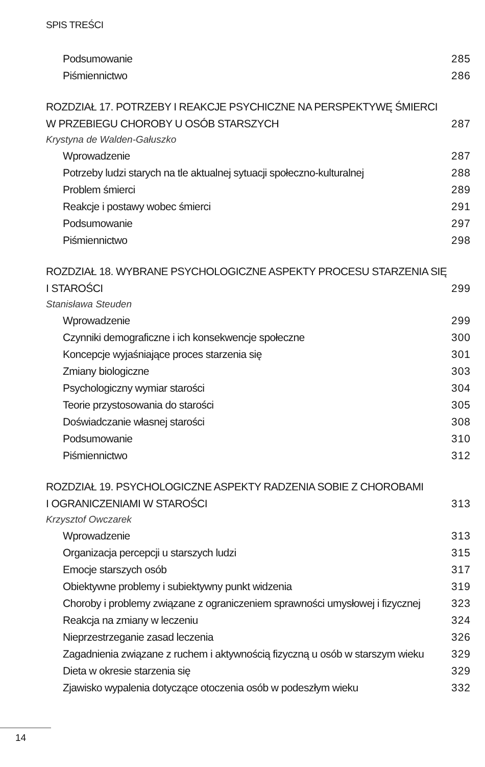SPIS TREŚCI
Podsumowanie 285
Piśmiennictwo 286
ROZDZIAŁ 17. POTRZEBY I REAKCJE PSYCHICZNE NA PERSPEKTYWĘ ŚMIERCI
W PRZEBIEGU CHOROBY U OSÓB STARSZYCH 287
Krystyna de Walden-Gałuszko
Wprowadzenie 287
Potrzeby ludzi starych na tle aktualnej sytuacji społeczno-kulturalnej 288
Problem śmierci 289
Reakcje i postawy wobec śmierci 291
Podsumowanie 297
Piśmiennictwo 298
ROZDZIAŁ 18. WYBRANE PSYCHOLOGICZNE ASPEKTY PROCESU STARZENIA SIĘ I STAROŚCI 299
Stanisława Steuden
Wprowadzenie 299
Czynniki demograficzne i ich konsekwencje społeczne 300
Koncepcje wyjaśniające proces starzenia się 301
Zmiany biologiczne 303
Psychologiczny wymiar starości 304
Teorie przystosowania do starości 305
Doświadczanie własnej starości 308
Podsumowanie 310
Piśmiennictwo 312
ROZDZIAŁ 19. PSYCHOLOGICZNE ASPEKTY RADZENIA SOBIE Z CHOROBAMI
I OGRANICZENIAMI W STAROŚCI 313
Krzysztof Owczarek
Wprowadzenie 313
Organizacja percepcji u starszych ludzi 315
Emocje starszych osób 317
Obiektywne problemy i subiektywny punkt widzenia 319
Choroby i problemy związane z ograniczeniem sprawności umysłowej i fizycznej 323
Reakcja na zmiany w leczeniu 324
Nieprzestrzeganie zasad leczenia 326
Zagadnienia związane z ruchem i aktywnością fizyczną u osób w starszym wieku 329
Dieta w okresie starzenia się 329
Zjawisko wypalenia dotyczące otoczenia osób w podeszłym wieku 332
14